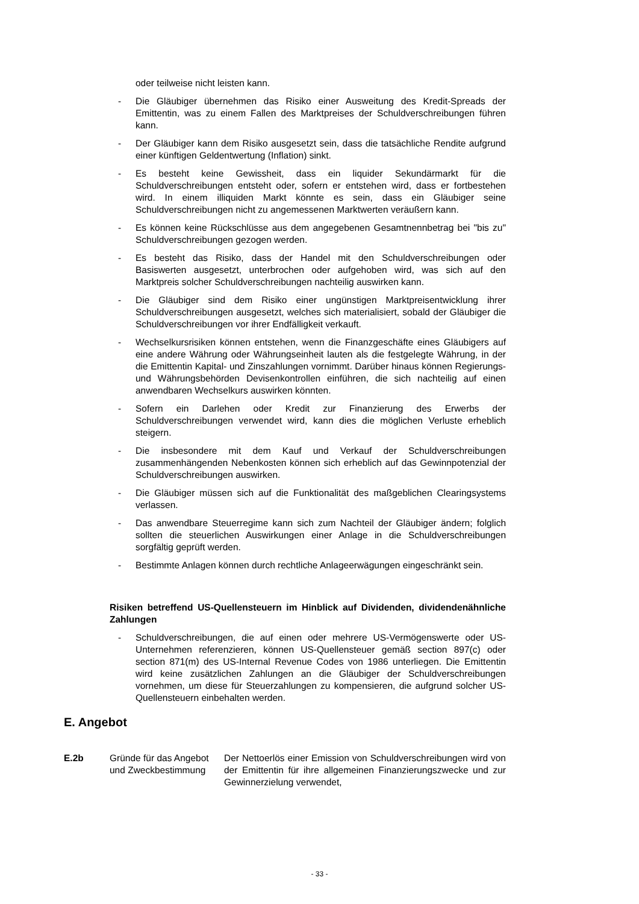oder teilweise nicht leisten kann.
- Die Gläubiger übernehmen das Risiko einer Ausweitung des Kredit-Spreads der Emittentin, was zu einem Fallen des Marktpreises der Schuldverschreibungen führen kann.
- Der Gläubiger kann dem Risiko ausgesetzt sein, dass die tatsächliche Rendite aufgrund einer künftigen Geldentwertung (Inflation) sinkt.
- Es besteht keine Gewissheit, dass ein liquider Sekundärmarkt für die Schuldverschreibungen entsteht oder, sofern er entstehen wird, dass er fortbestehen wird. In einem illiquiden Markt könnte es sein, dass ein Gläubiger seine Schuldverschreibungen nicht zu angemessenen Marktwerten veräußern kann.
- Es können keine Rückschlüsse aus dem angegebenen Gesamtnennbetrag bei "bis zu" Schuldverschreibungen gezogen werden.
- Es besteht das Risiko, dass der Handel mit den Schuldverschreibungen oder Basiswerten ausgesetzt, unterbrochen oder aufgehoben wird, was sich auf den Marktpreis solcher Schuldverschreibungen nachteilig auswirken kann.
- Die Gläubiger sind dem Risiko einer ungünstigen Marktpreisentwicklung ihrer Schuldverschreibungen ausgesetzt, welches sich materialisiert, sobald der Gläubiger die Schuldverschreibungen vor ihrer Endfälligkeit verkauft.
- Wechselkursrisiken können entstehen, wenn die Finanzgeschäfte eines Gläubigers auf eine andere Währung oder Währungseinheit lauten als die festgelegte Währung, in der die Emittentin Kapital- und Zinszahlungen vornimmt. Darüber hinaus können Regierungs- und Währungsbehörden Devisenkontrollen einführen, die sich nachteilig auf einen anwendbaren Wechselkurs auswirken könnten.
- Sofern ein Darlehen oder Kredit zur Finanzierung des Erwerbs der Schuldverschreibungen verwendet wird, kann dies die möglichen Verluste erheblich steigern.
- Die insbesondere mit dem Kauf und Verkauf der Schuldverschreibungen zusammenhängenden Nebenkosten können sich erheblich auf das Gewinnpotenzial der Schuldverschreibungen auswirken.
- Die Gläubiger müssen sich auf die Funktionalität des maßgeblichen Clearingsystems verlassen.
- Das anwendbare Steuerregime kann sich zum Nachteil der Gläubiger ändern; folglich sollten die steuerlichen Auswirkungen einer Anlage in die Schuldverschreibungen sorgfältig geprüft werden.
- Bestimmte Anlagen können durch rechtliche Anlageerwägungen eingeschränkt sein.
Risiken betreffend US-Quellensteuern im Hinblick auf Dividenden, dividendenähnliche Zahlungen
- Schuldverschreibungen, die auf einen oder mehrere US-Vermögenswerte oder US-Unternehmen referenzieren, können US-Quellensteuer gemäß section 897(c) oder section 871(m) des US-Internal Revenue Codes von 1986 unterliegen. Die Emittentin wird keine zusätzlichen Zahlungen an die Gläubiger der Schuldverschreibungen vornehmen, um diese für Steuerzahlungen zu kompensieren, die aufgrund solcher US-Quellensteuern einbehalten werden.
E. Angebot
E.2b Gründe für das Angebot und Zweckbestimmung
Der Nettoerlös einer Emission von Schuldverschreibungen wird von der Emittentin für ihre allgemeinen Finanzierungszwecke und zur Gewinnerzielung verwendet,
- 33 -